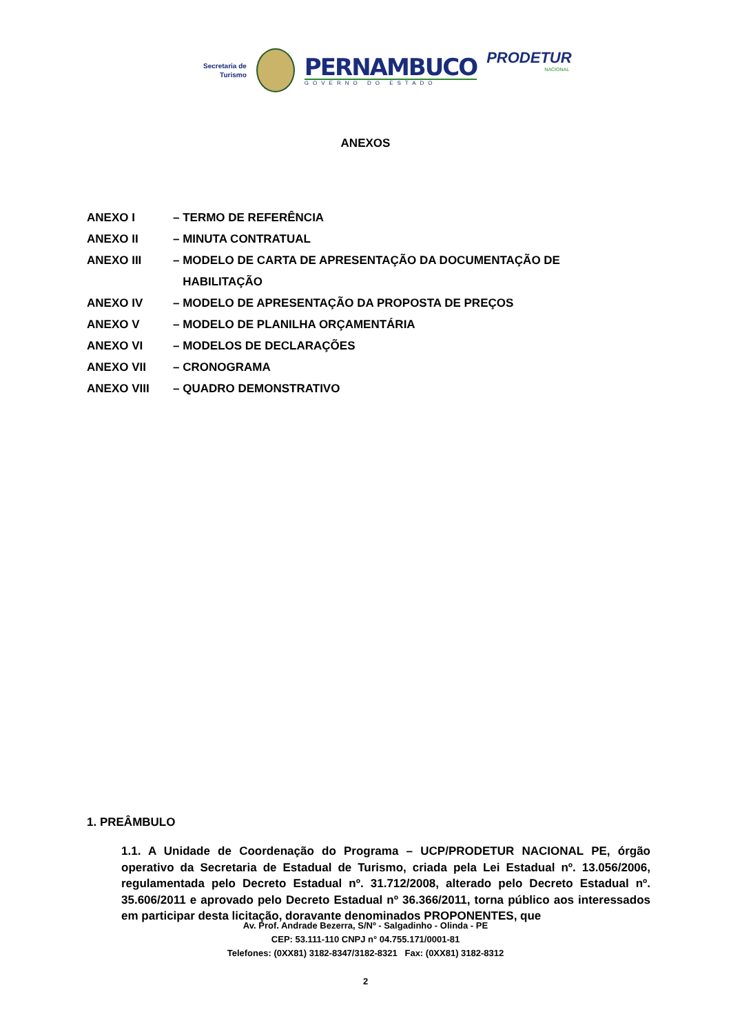Secretaria de
Turismo
PERNAMBUCO
GOVERNO DO ESTADO
PRODETUR
NACIONAL
ANEXOS
ANEXO I – TERMO DE REFERÊNCIA
ANEXO II – MINUTA CONTRATUAL
ANEXO III – MODELO DE CARTA DE APRESENTAÇÃO DA DOCUMENTAÇÃO DE
HABILITAÇÃO
ANEXO IV – MODELO DE APRESENTAÇÃO DA PROPOSTA DE PREÇOS
ANEXO V – MODELO DE PLANILHA ORÇAMENTÁRIA
ANEXO VI – MODELOS DE DECLARAÇÕES
ANEXO VII – CRONOGRAMA
ANEXO VIII – QUADRO DEMONSTRATIVO
1. PREÂMBULO
1.1. A Unidade de Coordenação do Programa – UCP/PRODETUR NACIONAL PE, órgão operativo da Secretaria de Estadual de Turismo, criada pela Lei Estadual nº. 13.056/2006, regulamentada pelo Decreto Estadual nº. 31.712/2008, alterado pelo Decreto Estadual nº. 35.606/2011 e aprovado pelo Decreto Estadual nº 36.366/2011, torna público aos interessados em participar desta licitação, doravante denominados PROPONENTES, que
Av. Prof. Andrade Bezerra, S/Nº - Salgadinho - Olinda - PE
CEP: 53.111-110 CNPJ n° 04.755.171/0001-81
Telefones: (0XX81) 3182-8347/3182-8321 Fax: (0XX81) 3182-8312
2